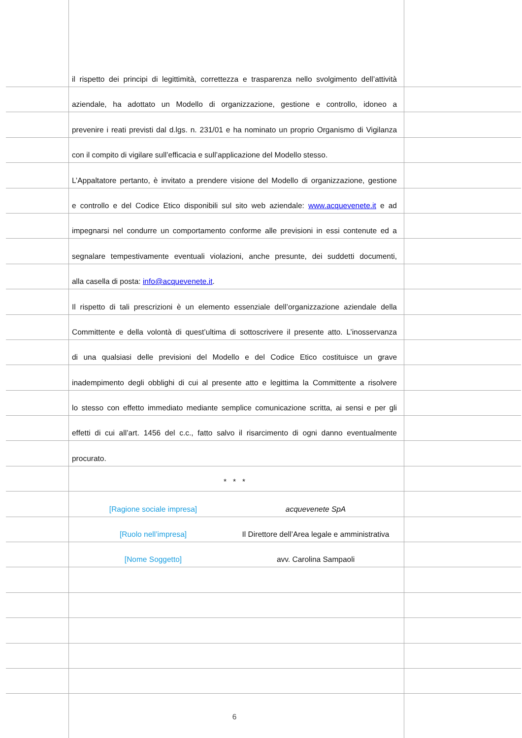il rispetto dei principi di legittimità, correttezza e trasparenza nello svolgimento dell’attività
aziendale, ha adottato un Modello di organizzazione, gestione e controllo, idoneo a
prevenire i reati previsti dal d.lgs. n. 231/01 e ha nominato un proprio Organismo di Vigilanza
con il compito di vigilare sull’efficacia e sull’applicazione del Modello stesso.
L’Appaltatore pertanto, è invitato a prendere visione del Modello di organizzazione, gestione
e controllo e del Codice Etico disponibili sul sito web aziendale: www.acquevenete.it e ad
impegnarsi nel condurre un comportamento conforme alle previsioni in essi contenute ed a
segnalare tempestivamente eventuali violazioni, anche presunte, dei suddetti documenti,
alla casella di posta: info@acquevenete.it.
Il rispetto di tali prescrizioni è un elemento essenziale dell’organizzazione aziendale della
Committente e della volontà di quest’ultima di sottoscrivere il presente atto. L’inosservanza
di una qualsiasi delle previsioni del Modello e del Codice Etico costituisce un grave
inadempimento degli obblighi di cui al presente atto e legittima la Committente a risolvere
lo stesso con effetto immediato mediante semplice comunicazione scritta, ai sensi e per gli
effetti di cui all’art. 1456 del c.c., fatto salvo il risarcimento di ogni danno eventualmente
procurato.
* * *
[Ragione sociale impresa] acquevenete SpA
[Ruolo nell’impresa] Il Direttore dell’Area legale e amministrativa
[Nome Soggetto] avv. Carolina Sampaoli
6